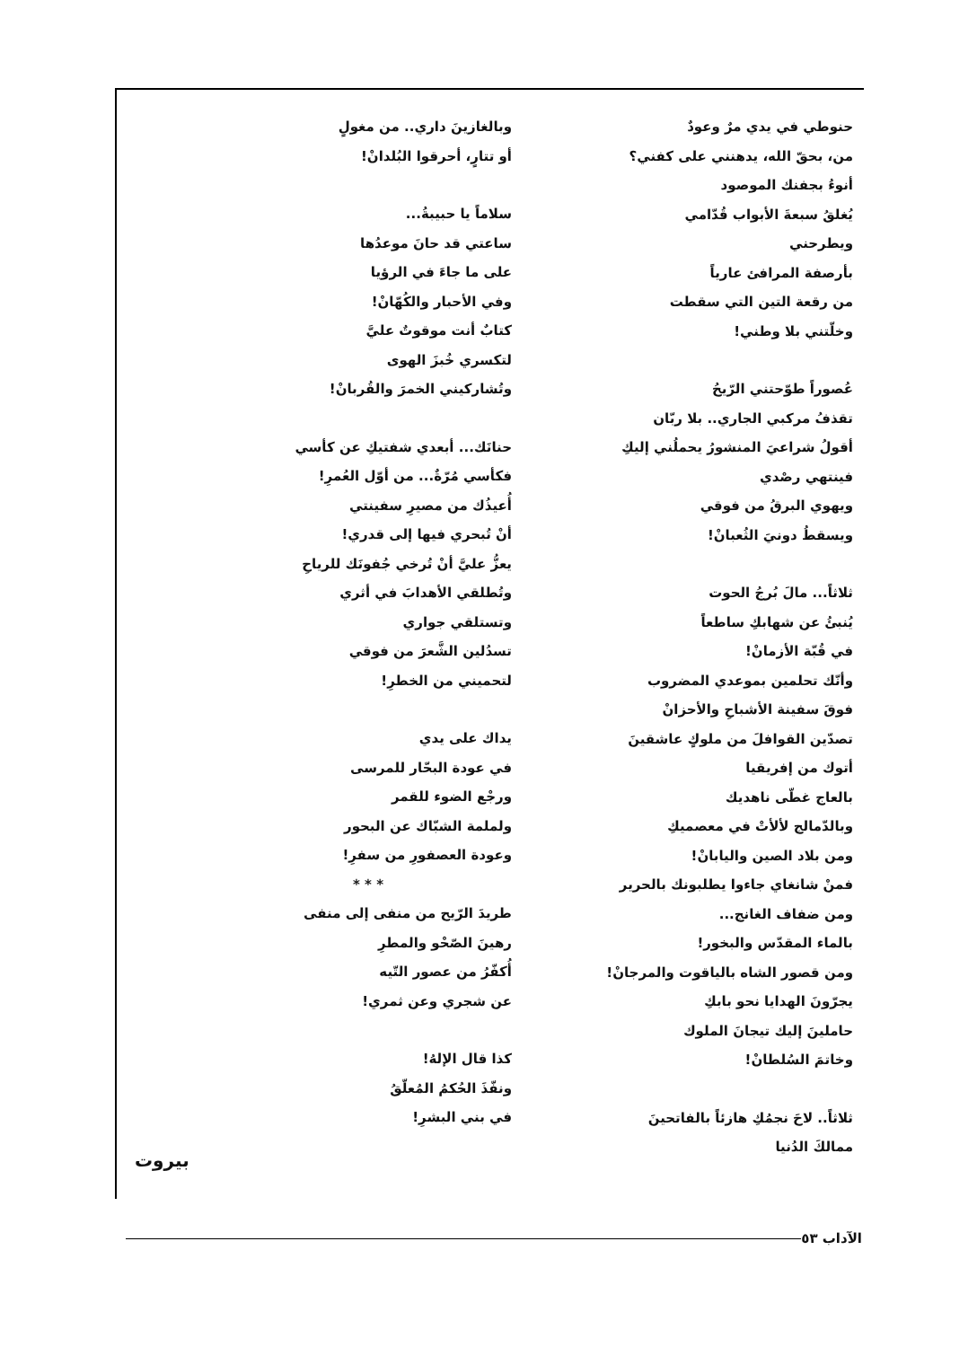حنوطي في يدي مرٌ وعودٌ
من، بحقّ الله، يدهنني على كفني؟
أنوءُ بجفنك الموصود
يُغلقُ سبعةَ الأبواب قُدّامي
ويطرحني
بأرصفة المرافئ عارياً
من رقعة التين التي سقطت
وخلّتني بلا وطني!
عُصوراً طوّحتني الرّيحُ
تقذفُ مركبي الجاري.. بلا ربّان
أقولُ شراعيَ المنشورُ يحملُني إليكِ
فينتهي رصْدي
ويهوي البرقُ من فوقي
ويسقطُ دونيَ الثُعبانْ!
ثلاثاً... مالَ بُرجُ الحوت
يُنبئُ عن شهابكِ ساطعاً
في قُبّة الأزمانْ!
وأنّك تحلمين بموعدي المضروب
فوقَ سفينة الأشباحِ والأحزانْ
تصدّين القوافلَ من ملوكٍ عاشقينَ
أتوك من إفريقيا
بالعاج غطّى ناهديك
وبالدّمالج لألأتْ في معصميكِ
ومن بلاد الصين واليابانْ!
فمنْ شانغاي جاءوا يطلبونك بالحرير
ومن ضفاف الغانج...
بالماء المقدّس والبخور!
ومن قصور الشاه بالياقوت والمرجانْ!
يجرّونَ الهدايا نحو بابكِ
حاملينَ إليك تيجانَ الملوك
وخاتمَ السُلطانْ!
ثلاثاً.. لاحَ نجمُكِ هازئاً بالفاتحينَ
ممالكَ الدُنيا
وبالغازينَ داري.. من مغولٍ
أو تتارٍ، أحرقوا البُلدانْ!
سلاماً يا حبيبةُ...
ساعتي قد حانَ موعدُها
على ما جاءَ في الرؤيا
وفي الأحبار والكُهّانْ!
كتابٌ أنت موقوتٌ عليَّ
لتكسري خُبزَ الهوى
وتُشاركيني الخمرَ والقُربانْ!
حنانَك... أبعدي شفتيكِ عن كأسي
فكأسي مُرّةٌ... من أوّل العُمرِ!
أُعيذُك من مصيرِ سفينتي
أنْ تُبحري فيها إلى قدري!
يعزُّ عليَّ أنْ تُرخي جُفونَك للرياحِ
وتُطلقي الأهدابَ في أثري
وتستلقي جواري
تسدُلين الشَّعرَ من فوقي
لتحميني من الخطرِ!
يداك على يدي
في عودة البحّار للمرسى
ورجْع الضوء للقمر
ولملمة الشبّاك عن البحور
وعودة العصفورِ من سفرِ!
* * *
طريدَ الرّيح من منفى إلى منفى
رهينَ الصّحْو والمطرِ
أُكفّرُ من عصور التّيه
عن شجري وعن ثمري!
كذا قال الإلهُ!
ونفّذَ الحُكمُ المُعلّقُ
في بني البشرِ!
بيروت
الآداب ٥٣